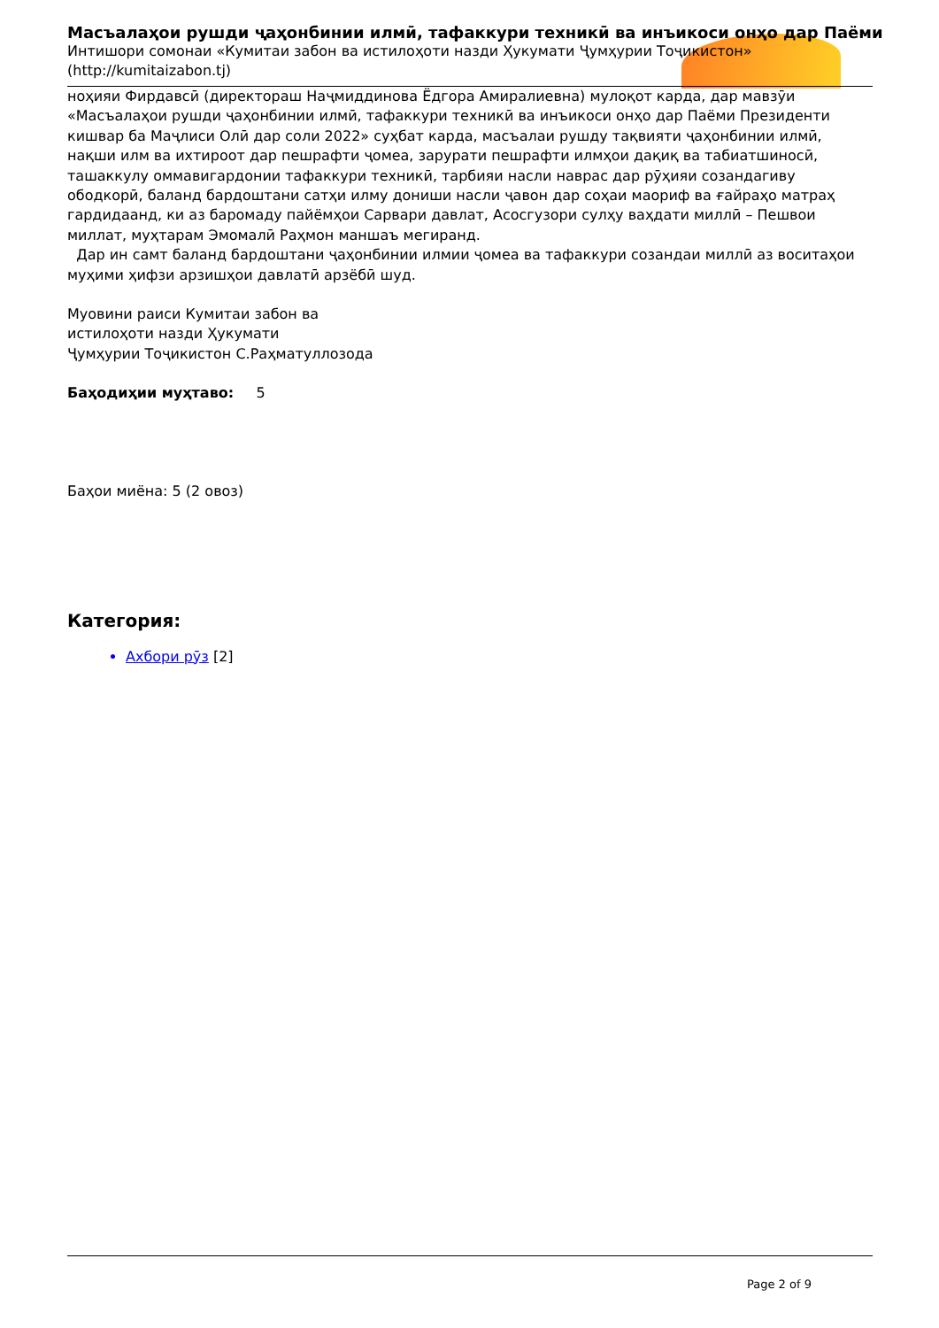Масъалаҳои рушди ҷаҳонбинии илмӣ, тафаккури техникӣ ва инъикоси онҳо дар Паёми
Интишори сомонаи «Кумитаи забон ва истилоҳоти назди Ҳукумати Ҷумҳурии Тоҷикистон»
(http://kumitaizabon.tj)
ноҳияи Фирдавсӣ (директораш Наҷмиддинова Ёдгора Амиралиевна) мулоқот карда, дар мавзӯи «Масъалаҳои рушди ҷаҳонбинии илмӣ, тафаккури техникӣ ва инъикоси онҳо дар Паёми Президенти кишвар ба Маҷлиси Олӣ дар соли 2022» суҳбат карда, масъалаи рушду тақвияти ҷаҳонбинии илмӣ, нақши илм ва ихтироот дар пешрафти ҷомеа, зарурати пешрафти илмҳои дақиқ ва табиатшиносӣ, ташаккулу оммавигардонии тафаккури техникӣ, тарбияи насли наврас дар рӯҳияи созандагиву ободкорӣ, баланд бардоштани сатҳи илму дониши насли ҷавон дар соҳаи маориф ва ғайраҳо матраҳ гардидаанд, ки аз баромаду пайёмҳои Сарвари давлат, Асосгузори сулҳу ваҳдати миллӣ – Пешвои миллат, муҳтарам Эмомалӣ Раҳмон маншаъ мегиранд.
Дар ин самт баланд бардоштани ҷаҳонбинии илмии ҷомеа ва тафаккури созандаи миллӣ аз воситаҳои муҳими ҳифзи арзишҳои давлатӣ арзёбӣ шуд.
Муовини раиси Кумитаи забон ва
истилоҳоти назди Ҳукумати
Ҷумҳурии Тоҷикистон С.Раҳматуллозода
Баҳодиҳии муҳтаво: 5
Баҳои миёна: 5 (2 овоз)
Категория:
Ахбори рӯз [2]
Page 2 of 9